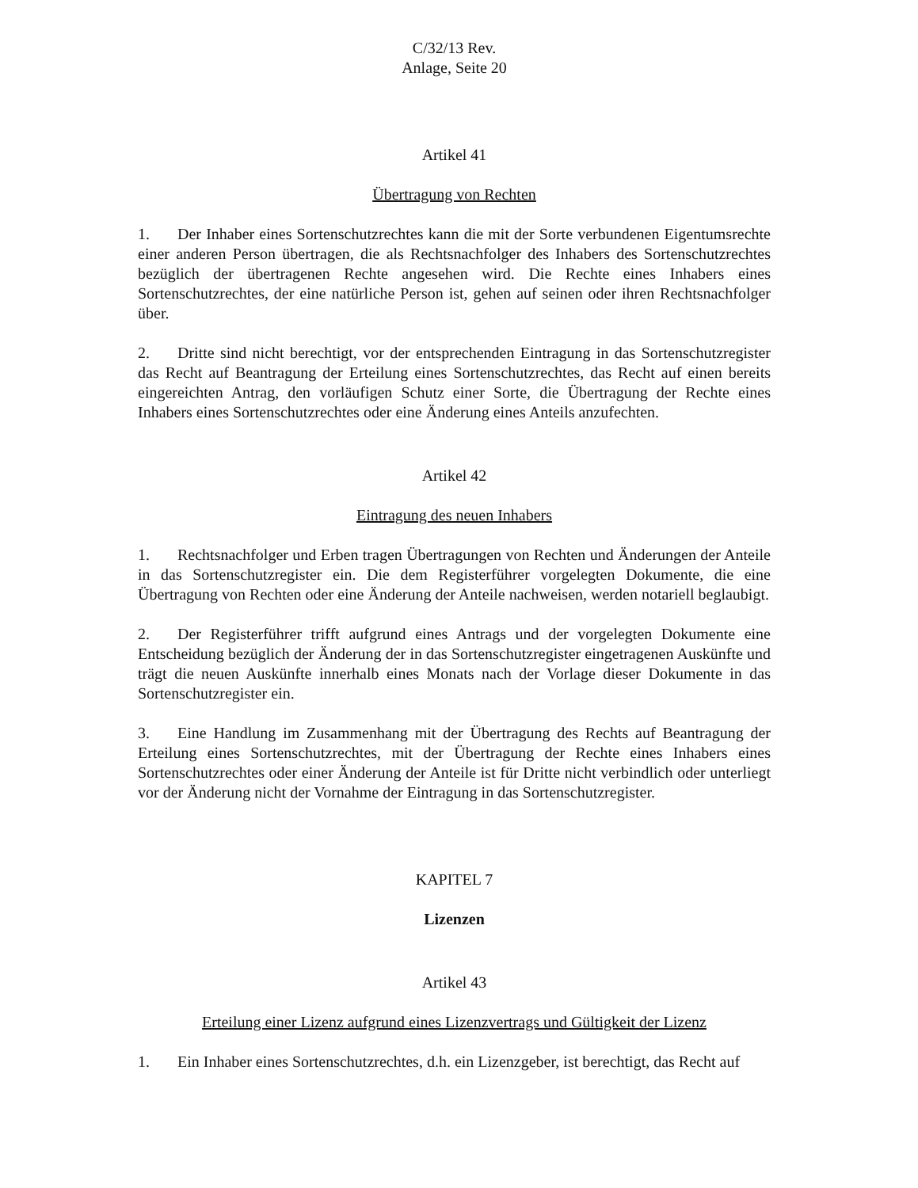C/32/13 Rev.
Anlage, Seite 20
Artikel 41
Übertragung von Rechten
1. Der Inhaber eines Sortenschutzrechtes kann die mit der Sorte verbundenen Eigentumsrechte einer anderen Person übertragen, die als Rechtsnachfolger des Inhabers des Sortenschutzrechtes bezüglich der übertragenen Rechte angesehen wird. Die Rechte eines Inhabers eines Sortenschutzrechtes, der eine natürliche Person ist, gehen auf seinen oder ihren Rechtsnachfolger über.
2. Dritte sind nicht berechtigt, vor der entsprechenden Eintragung in das Sortenschutzregister das Recht auf Beantragung der Erteilung eines Sortenschutzrechtes, das Recht auf einen bereits eingereichten Antrag, den vorläufigen Schutz einer Sorte, die Übertragung der Rechte eines Inhabers eines Sortenschutzrechtes oder eine Änderung eines Anteils anzufechten.
Artikel 42
Eintragung des neuen Inhabers
1. Rechtsnachfolger und Erben tragen Übertragungen von Rechten und Änderungen der Anteile in das Sortenschutzregister ein. Die dem Registerführer vorgelegten Dokumente, die eine Übertragung von Rechten oder eine Änderung der Anteile nachweisen, werden notariell beglaubigt.
2. Der Registerführer trifft aufgrund eines Antrags und der vorgelegten Dokumente eine Entscheidung bezüglich der Änderung der in das Sortenschutzregister eingetragenen Auskünfte und trägt die neuen Auskünfte innerhalb eines Monats nach der Vorlage dieser Dokumente in das Sortenschutzregister ein.
3. Eine Handlung im Zusammenhang mit der Übertragung des Rechts auf Beantragung der Erteilung eines Sortenschutzrechtes, mit der Übertragung der Rechte eines Inhabers eines Sortenschutzrechtes oder einer Änderung der Anteile ist für Dritte nicht verbindlich oder unterliegt vor der Änderung nicht der Vornahme der Eintragung in das Sortenschutzregister.
KAPITEL 7
Lizenzen
Artikel 43
Erteilung einer Lizenz aufgrund eines Lizenzvertrags und Gültigkeit der Lizenz
1. Ein Inhaber eines Sortenschutzrechtes, d.h. ein Lizenzgeber, ist berechtigt, das Recht auf